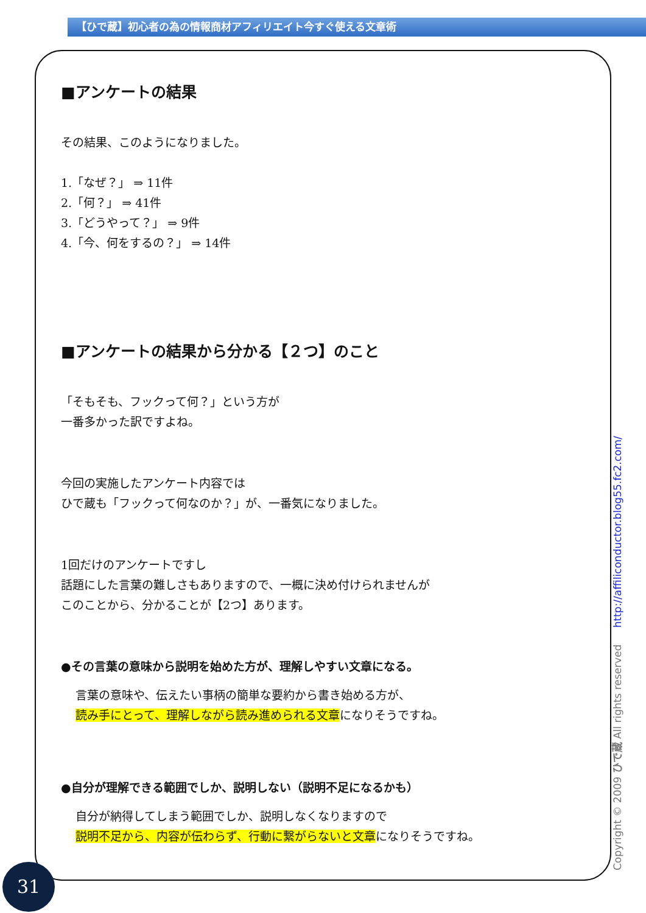【ひで蔵】初心者の為の情報商材アフィリエイト今すぐ使える文章術
■アンケートの結果
その結果、このようになりました。
1.「なぜ？」 ⇒ 11件
2.「何？」 ⇒ 41件
3.「どうやって？」 ⇒ 9件
4.「今、何をするの？」 ⇒ 14件
■アンケートの結果から分かる【２つ】のこと
「そもそも、フックって何？」という方が
一番多かった訳ですよね。
今回の実施したアンケート内容では
ひで蔵も「フックって何なのか？」が、一番気になりました。
1回だけのアンケートですし
話題にした言葉の難しさもありますので、一概に決め付けられませんが
このことから、分かることが【2つ】あります。
●その言葉の意味から説明を始めた方が、理解しやすい文章になる。
言葉の意味や、伝えたい事柄の簡単な要約から書き始める方が、
読み手にとって、理解しながら読み進められる文章になりそうですね。
●自分が理解できる範囲でしか、説明しない（説明不足になるかも）
自分が納得してしまう範囲でしか、説明しなくなりますので
説明不足から、内容が伝わらず、行動に繋がらないと文章になりそうですね。
31 Copyright © 2009 ひで蔵 All rights reserved http://affiliconductor.blog55.fc2.com/